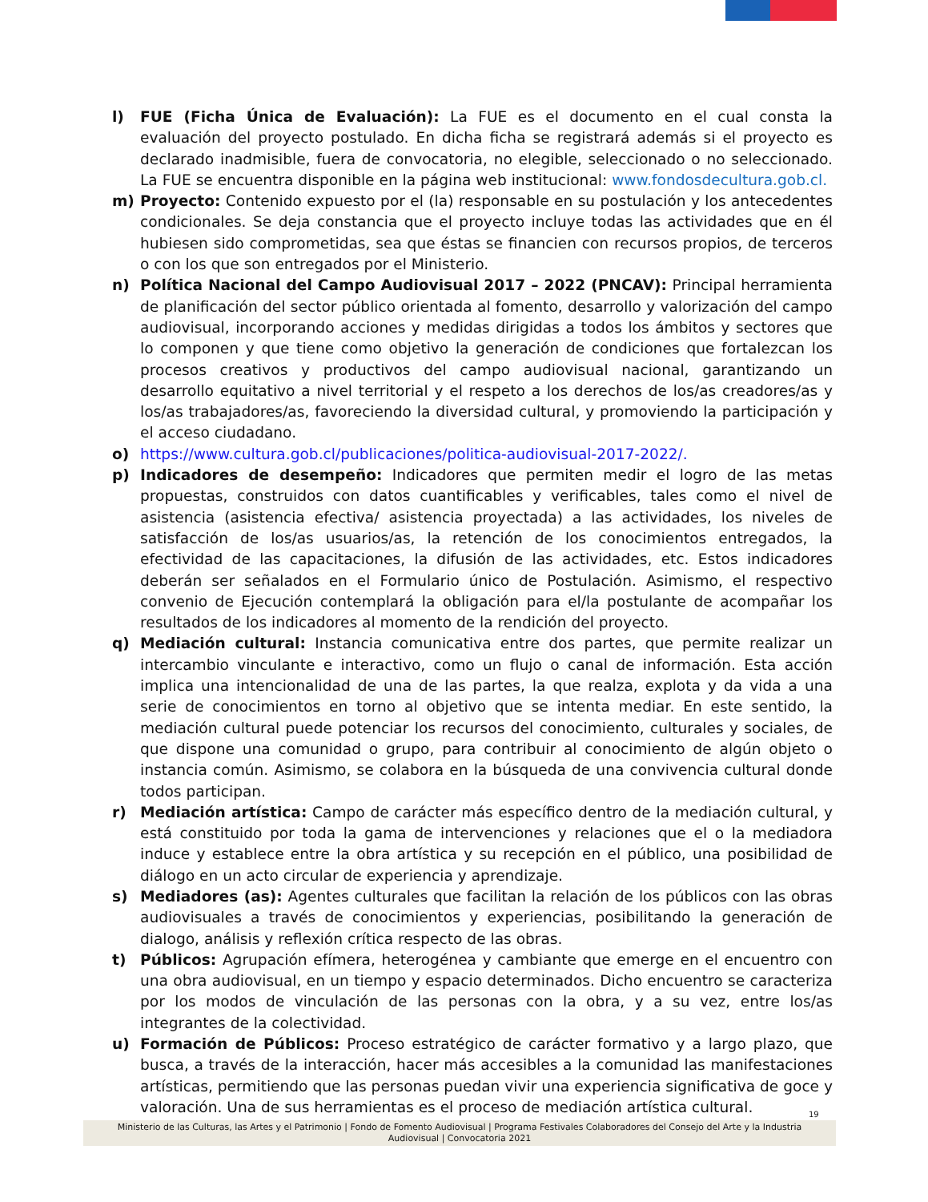l) FUE (Ficha Única de Evaluación): La FUE es el documento en el cual consta la evaluación del proyecto postulado. En dicha ficha se registrará además si el proyecto es declarado inadmisible, fuera de convocatoria, no elegible, seleccionado o no seleccionado. La FUE se encuentra disponible en la página web institucional: www.fondosdecultura.gob.cl.
m) Proyecto: Contenido expuesto por el (la) responsable en su postulación y los antecedentes condicionales. Se deja constancia que el proyecto incluye todas las actividades que en él hubiesen sido comprometidas, sea que éstas se financien con recursos propios, de terceros o con los que son entregados por el Ministerio.
n) Política Nacional del Campo Audiovisual 2017 – 2022 (PNCAV): Principal herramienta de planificación del sector público orientada al fomento, desarrollo y valorización del campo audiovisual, incorporando acciones y medidas dirigidas a todos los ámbitos y sectores que lo componen y que tiene como objetivo la generación de condiciones que fortalezcan los procesos creativos y productivos del campo audiovisual nacional, garantizando un desarrollo equitativo a nivel territorial y el respeto a los derechos de los/as creadores/as y los/as trabajadores/as, favoreciendo la diversidad cultural, y promoviendo la participación y el acceso ciudadano.
o) https://www.cultura.gob.cl/publicaciones/politica-audiovisual-2017-2022/.
p) Indicadores de desempeño: Indicadores que permiten medir el logro de las metas propuestas, construidos con datos cuantificables y verificables, tales como el nivel de asistencia (asistencia efectiva/ asistencia proyectada) a las actividades, los niveles de satisfacción de los/as usuarios/as, la retención de los conocimientos entregados, la efectividad de las capacitaciones, la difusión de las actividades, etc. Estos indicadores deberán ser señalados en el Formulario único de Postulación. Asimismo, el respectivo convenio de Ejecución contemplará la obligación para el/la postulante de acompañar los resultados de los indicadores al momento de la rendición del proyecto.
q) Mediación cultural: Instancia comunicativa entre dos partes, que permite realizar un intercambio vinculante e interactivo, como un flujo o canal de información. Esta acción implica una intencionalidad de una de las partes, la que realza, explota y da vida a una serie de conocimientos en torno al objetivo que se intenta mediar. En este sentido, la mediación cultural puede potenciar los recursos del conocimiento, culturales y sociales, de que dispone una comunidad o grupo, para contribuir al conocimiento de algún objeto o instancia común. Asimismo, se colabora en la búsqueda de una convivencia cultural donde todos participan.
r) Mediación artística: Campo de carácter más específico dentro de la mediación cultural, y está constituido por toda la gama de intervenciones y relaciones que el o la mediadora induce y establece entre la obra artística y su recepción en el público, una posibilidad de diálogo en un acto circular de experiencia y aprendizaje.
s) Mediadores (as): Agentes culturales que facilitan la relación de los públicos con las obras audiovisuales a través de conocimientos y experiencias, posibilitando la generación de dialogo, análisis y reflexión crítica respecto de las obras.
t) Públicos: Agrupación efímera, heterogénea y cambiante que emerge en el encuentro con una obra audiovisual, en un tiempo y espacio determinados. Dicho encuentro se caracteriza por los modos de vinculación de las personas con la obra, y a su vez, entre los/as integrantes de la colectividad.
u) Formación de Públicos: Proceso estratégico de carácter formativo y a largo plazo, que busca, a través de la interacción, hacer más accesibles a la comunidad las manifestaciones artísticas, permitiendo que las personas puedan vivir una experiencia significativa de goce y valoración. Una de sus herramientas es el proceso de mediación artística cultural.
19
Ministerio de las Culturas, las Artes y el Patrimonio | Fondo de Fomento Audiovisual | Programa Festivales Colaboradores del Consejo del Arte y la Industria
Audiovisual | Convocatoria 2021